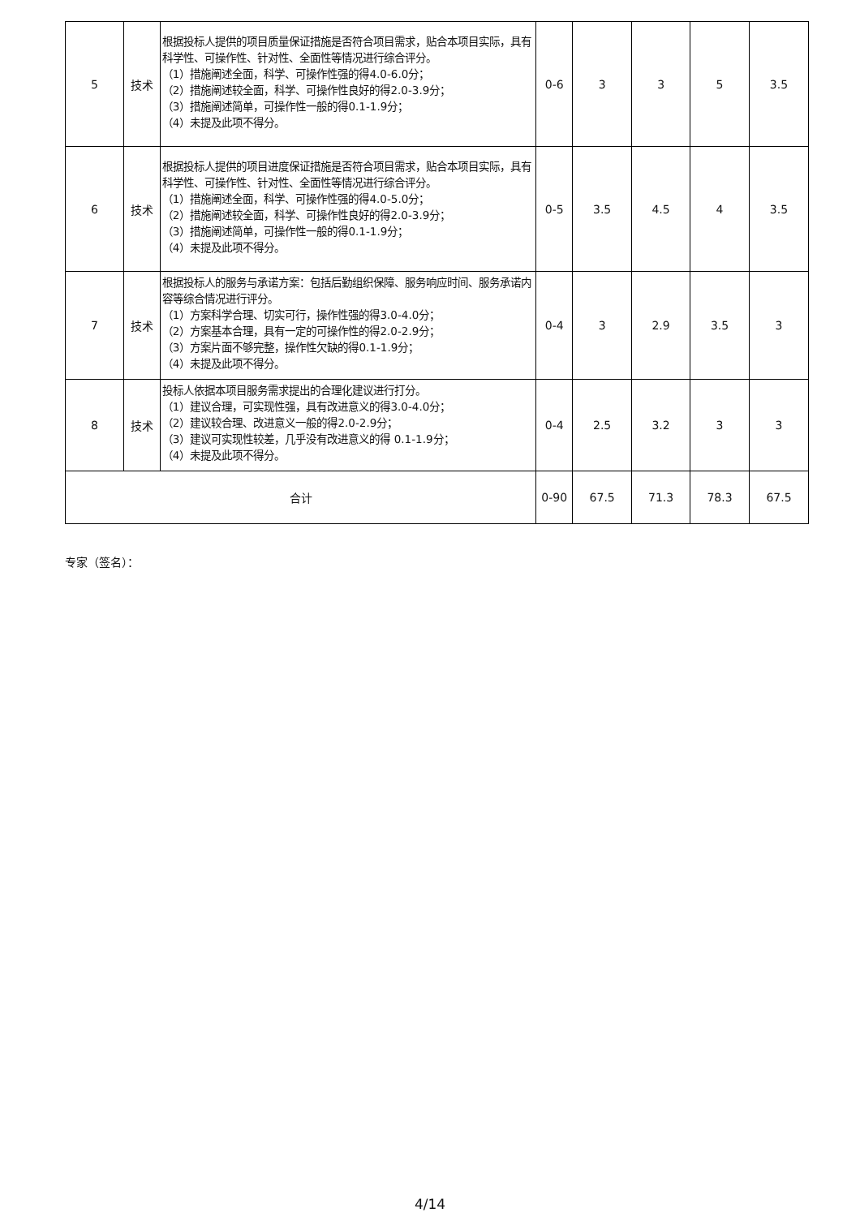| 5 | 技术 | 根据投标人提供的项目质量保证措施是否符合项目需求，贴合本项目实际，具有科学性、可操作性、针对性、全面性等情况进行综合评分。 （1）措施阐述全面，科学、可操作性强的得4.0-6.0分； （2）措施阐述较全面，科学、可操作性良好的得2.0-3.9分； （3）措施阐述简单，可操作性一般的得0.1-1.9分； （4）未提及此项不得分。 | 0-6 | 3 | 3 | 5 | 3.5 |
| 6 | 技术 | 根据投标人提供的项目进度保证措施是否符合项目需求，贴合本项目实际，具有科学性、可操作性、针对性、全面性等情况进行综合评分。 （1）措施阐述全面，科学、可操作性强的得4.0-5.0分； （2）措施阐述较全面，科学、可操作性良好的得2.0-3.9分； （3）措施阐述简单，可操作性一般的得0.1-1.9分； （4）未提及此项不得分。 | 0-5 | 3.5 | 4.5 | 4 | 3.5 |
| 7 | 技术 | 根据投标人的服务与承诺方案：包括后勤组织保障、服务响应时间、服务承诺内容等综合情况进行评分。 （1）方案科学合理、切实可行，操作性强的得3.0-4.0分； （2）方案基本合理，具有一定的可操作性的得2.0-2.9分； （3）方案片面不够完整，操作性欠缺的得0.1-1.9分； （4）未提及此项不得分。 | 0-4 | 3 | 2.9 | 3.5 | 3 |
| 8 | 技术 | 投标人依据本项目服务需求提出的合理化建议进行打分。 （1）建议合理，可实现性强，具有改进意义的得3.0-4.0分； （2）建议较合理、改进意义一般的得2.0-2.9分； （3）建议可实现性较差，几乎没有改进意义的得 0.1-1.9分； （4）未提及此项不得分。 | 0-4 | 2.5 | 3.2 | 3 | 3 |
| 合计 | | | 0-90 | 67.5 | 71.3 | 78.3 | 67.5 |
专家（签名）：
4/14